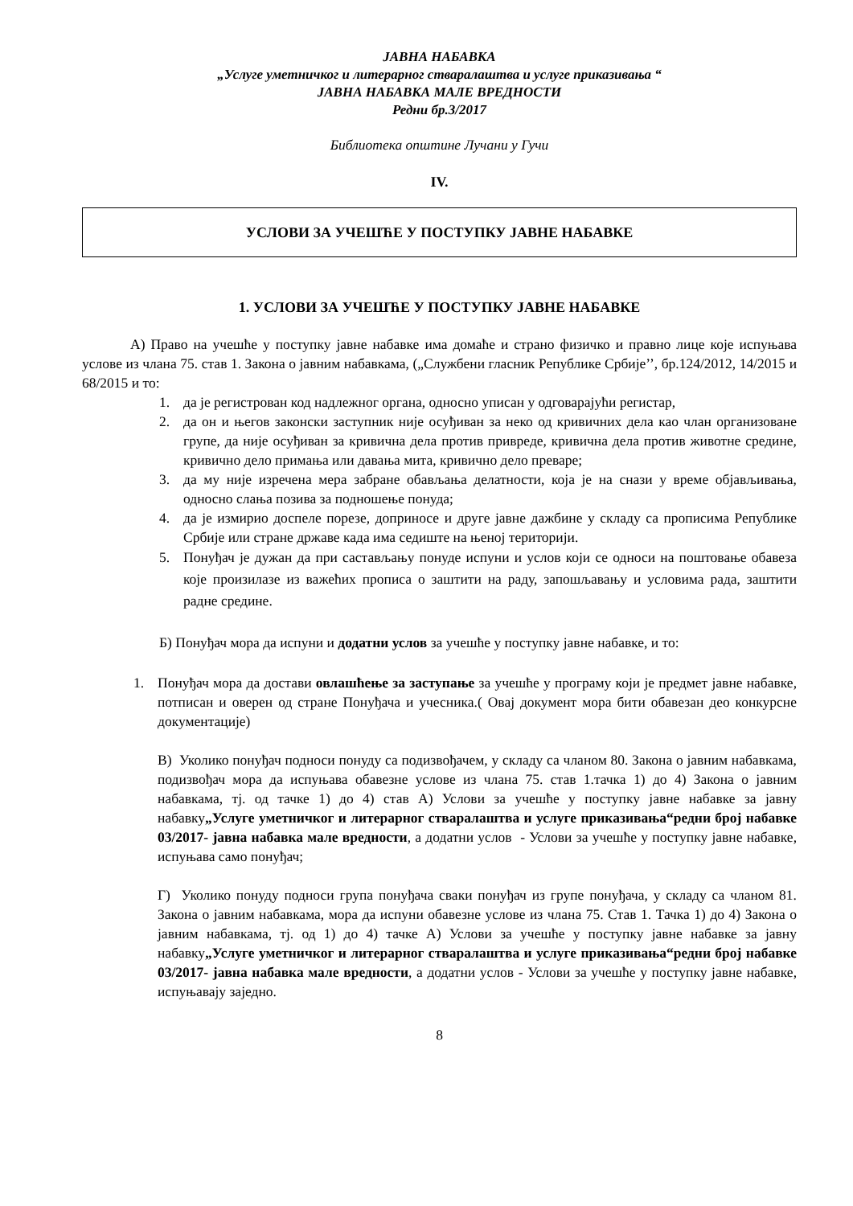ЈАВНА НАБАВКА
„Услуге уметничког и литерарног стваралаштва и услуге приказивања “
ЈАВНА НАБАВКА МАЛЕ ВРЕДНОСТИ
Редни бр.3/2017
Библиотека општине Лучани у Гучи
IV.
УСЛОВИ ЗА УЧЕШЋЕ У ПОСТУПКУ ЈАВНЕ НАБАВКЕ
1. УСЛОВИ ЗА УЧЕШЋЕ У ПОСТУПКУ ЈАВНЕ НАБАВКЕ
А) Право на учешће у поступку јавне набавке има домаће и страно физичко и правно лице које испуњава услове из члана 75. став 1. Закона о јавним набавкама, („Службени гласник Републике Србије’’, бр.124/2012, 14/2015 и 68/2015 и то:
1. да је регистрован код надлежног органа, односно уписан у одговарајући регистар,
2. да он и његов законски заступник није осуђиван за неко од кривичних дела као члан организоване групе, да није осуђиван за кривична дела против привреде, кривична дела против животне средине, кривично дело примања или давања мита, кривично дело преваре;
3. да му није изречена мера забране обављања делатности, која је на снази у време објављивања, односно слања позива за подношење понуда;
4. да је измирио доспеле порезе, доприносе и друге јавне дажбине у складу са прописима Републике Србије или стране државе када има седиште на њеној територији.
5. Понуђач је дужан да при састављању понуде испуни и услов који се односи на поштовање обавеза које произилазе из важећих прописа о заштити на раду, запошљавању и условима рада, заштити радне средине.
Б) Понуђач мора да испуни и додатни услов за учешће у поступку јавне набавке, и то:
1. Понуђач мора да достави овлашћење за заступање за учешће у програму који је предмет јавне набавке, потписан и оверен од стране Понуђача и учесника.( Овај документ мора бити обавезан део конкурсне документације)
В) Уколико понуђач подноси понуду са подизвођачем, у складу са чланом 80. Закона о јавним набавкама, подизвођач мора да испуњава обавезне услове из члана 75. став 1.тачка 1) до 4) Закона о јавним набавкама, тј. од тачке 1) до 4) став А) Услови за учешће у поступку јавне набавке за јавну набавку„Услуге уметничког и литерарног стваралаштва и услуге приказивања“редни број набавке 03/2017- јавна набавка мале вредности, а додатни услов - Услови за учешће у поступку јавне набавке, испуњава само понуђач;
Г) Уколико понуду подноси група понуђача сваки понуђач из групе понуђача, у складу са чланом 81. Закона о јавним набавкама, мора да испуни обавезне услове из члана 75. Став 1. Тачка 1) до 4) Закона о јавним набавкама, тј. од 1) до 4) тачке А) Услови за учешће у поступку јавне набавке за јавну набавку„Услуге уметничког и литерарног стваралаштва и услуге приказивања“редни број набавке 03/2017- јавна набавка мале вредности, а додатни услов - Услови за учешће у поступку јавне набавке, испуњавају заједно.
8